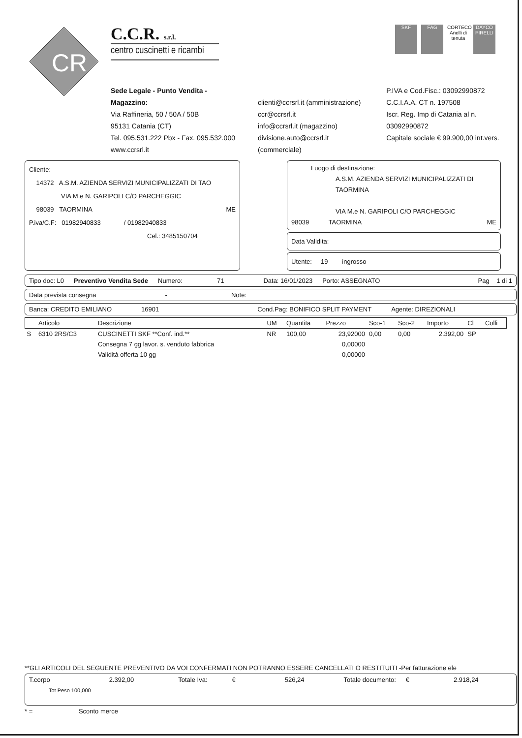CR
C.C.R. s.r.l.
centro cuscinetti e ricambi
SKF FAG CORTECO
Anelli di tenuta
DAYCO
PIRELLI
Sede Legale - Punto Vendita - Magazzino:
Via Raffineria, 50 / 50A / 50B
95131 Catania (CT)
Tel. 095.531.222 Pbx - Fax. 095.532.000
www.ccrsrl.it
clienti@ccrsrl.it (amministrazione)
ccr@ccrsrl.it
info@ccrsrl.it (magazzino)
divisione.auto@ccrsrl.it (commerciale)
P.IVA e Cod.Fisc.: 03092990872
C.C.I.A.A. CT n. 197508
Iscr. Reg. Imp di Catania al n. 03092990872
Capitale sociale € 99.900,00 int.vers.
Cliente:
14372 A.S.M. AZIENDA SERVIZI MUNICIPALIZZATI DI TAO
VIA M.e N. GARIPOLI C/O PARCHEGGIC
98039 TAORMINA ME
P.iva/C.F: 01982940833 / 01982940833
Cel.: 3485150704
Luogo di destinazione:
A.S.M. AZIENDA SERVIZI MUNICIPALIZZATI DI TAORMINA
VIA M.e N. GARIPOLI C/O PARCHEGGIC
98039 TAORMINA ME
Data Validita:
Utente: 19 ingrosso
Tipo doc: L0 Preventivo Vendita Sede Numero: 71 Data: 16/01/2023 Porto: ASSEGNATO Pag 1 di 1
Data prevista consegna - Note:
Banca: CREDITO EMILIANO 16901 Cond.Pag: BONIFICO SPLIT PAYMENT Agente: DIREZIONALI
| | Articolo | Descrizione | UM | Quantita | Prezzo | Sco-1 | Sco-2 | Importo | Cl | Colli |
| --- | --- | --- | --- | --- | --- | --- | --- | --- | --- | --- |
| S | 6310 2RS/C3 | CUSCINETTI SKF **Conf. ind.** | NR | 100,00 | 23,92000 | 0,00 | 0,00 | 2.392,00 | SP | |
| | | Consegna 7 gg lavor. s. venduto fabbrica | | | 0,00000 | | | | | |
| | | Validità offerta 10 gg | | | 0,00000 | | | | | |
**GLI ARTICOLI DEL SEGUENTE PREVENTIVO DA VOI CONFERMATI NON POTRANNO ESSERE CANCELLATI O RESTITUITI -Per fatturazione ele
T.corpo 2.392,00 Totale Iva: € 526,24 Totale documento: € 2.918,24
Tot Peso 100,000
* = Sconto merce